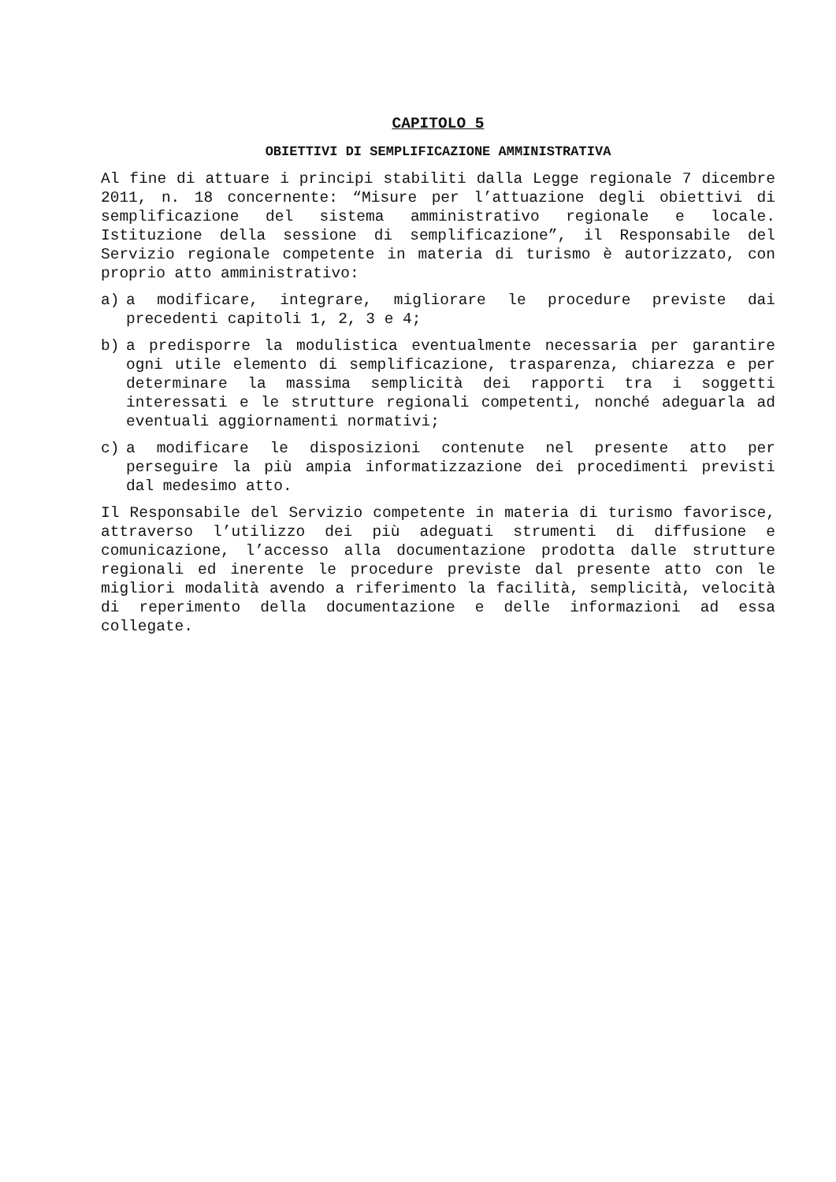CAPITOLO 5
OBIETTIVI DI SEMPLIFICAZIONE AMMINISTRATIVA
Al fine di attuare i principi stabiliti dalla Legge regionale 7 dicembre 2011, n. 18 concernente: “Misure per l’attuazione degli obiettivi di semplificazione del sistema amministrativo regionale e locale. Istituzione della sessione di semplificazione”, il Responsabile del Servizio regionale competente in materia di turismo è autorizzato, con proprio atto amministrativo:
a) a modificare, integrare, migliorare le procedure previste dai precedenti capitoli 1, 2, 3 e 4;
b) a predisporre la modulistica eventualmente necessaria per garantire ogni utile elemento di semplificazione, trasparenza, chiarezza e per determinare la massima semplicità dei rapporti tra i soggetti interessati e le strutture regionali competenti, nonché adeguarla ad eventuali aggiornamenti normativi;
c) a modificare le disposizioni contenute nel presente atto per perseguire la più ampia informatizzazione dei procedimenti previsti dal medesimo atto.
Il Responsabile del Servizio competente in materia di turismo favorisce, attraverso l’utilizzo dei più adeguati strumenti di diffusione e comunicazione, l’accesso alla documentazione prodotta dalle strutture regionali ed inerente le procedure previste dal presente atto con le migliori modalità avendo a riferimento la facilità, semplicità, velocità di reperimento della documentazione e delle informazioni ad essa collegate.